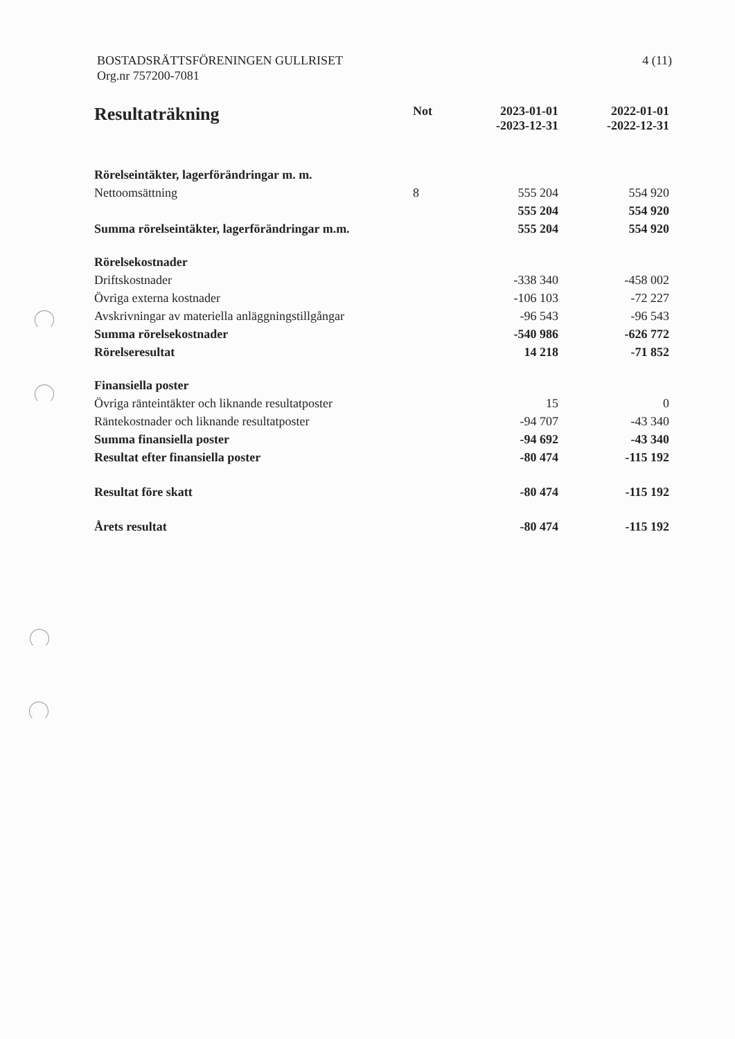BOSTADSRÄTTSFÖRENINGEN GULLRISET
Org.nr 757200-7081
4 (11)
| Resultaträkning | Not | 2023-01-01 -2023-12-31 | 2022-01-01 -2022-12-31 |
| --- | --- | --- | --- |
| Rörelseintäkter, lagerförändringar m. m. | | | |
| Nettoomsättning | 8 | 555 204 | 554 920 |
| | | 555 204 | 554 920 |
| Summa rörelseintäkter, lagerförändringar m.m. | | 555 204 | 554 920 |
| Rörelsekostnader | | | |
| Driftskostnader | | -338 340 | -458 002 |
| Övriga externa kostnader | | -106 103 | -72 227 |
| Avskrivningar av materiella anläggningstillgångar | | -96 543 | -96 543 |
| Summa rörelsekostnader | | -540 986 | -626 772 |
| Rörelseresultat | | 14 218 | -71 852 |
| Finansiella poster | | | |
| Övriga ränteintäkter och liknande resultatposter | | 15 | 0 |
| Räntekostnader och liknande resultatposter | | -94 707 | -43 340 |
| Summa finansiella poster | | -94 692 | -43 340 |
| Resultat efter finansiella poster | | -80 474 | -115 192 |
| Resultat före skatt | | -80 474 | -115 192 |
| Årets resultat | | -80 474 | -115 192 |